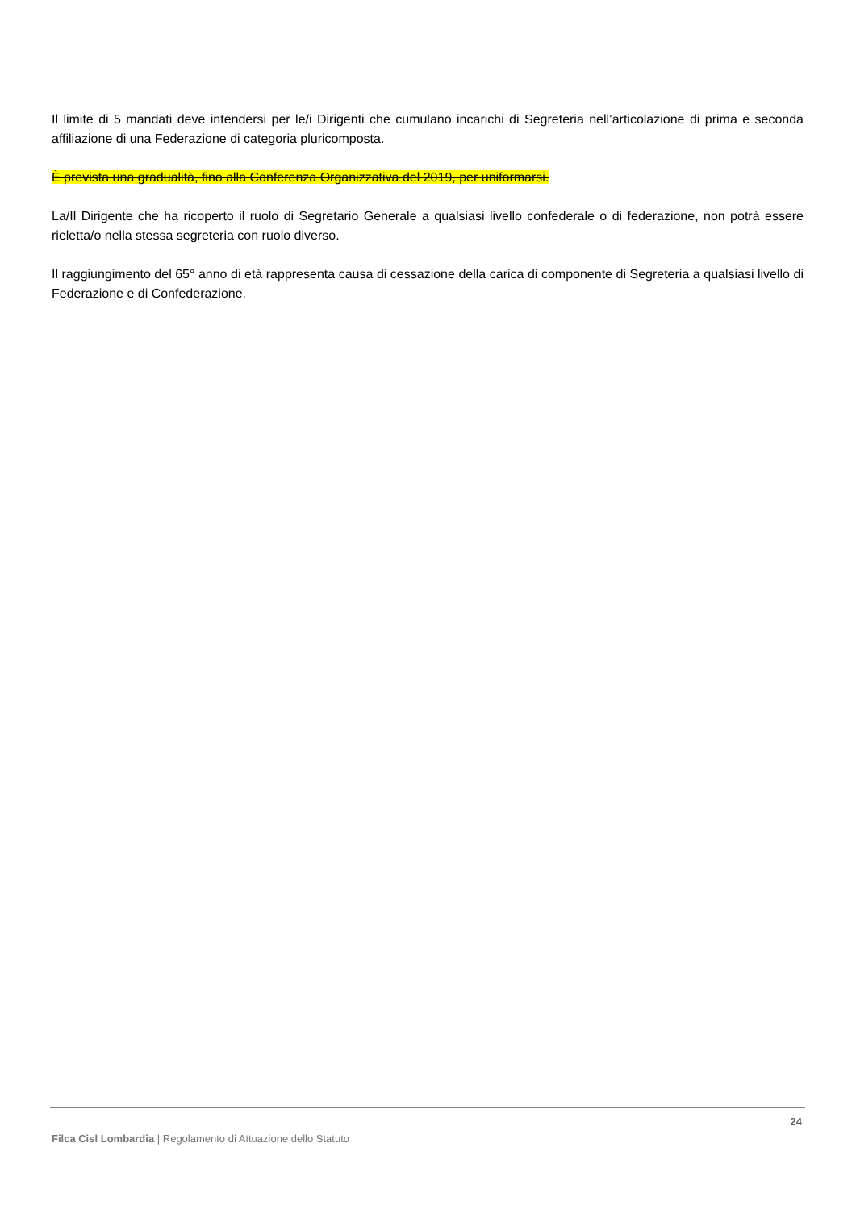Il limite di 5 mandati deve intendersi per le/i Dirigenti che cumulano incarichi di Segreteria nell’articolazione di prima e seconda affiliazione di una Federazione di categoria pluricomposta.
È prevista una gradualità, fino alla Conferenza Organizzativa del 2019, per uniformarsi.
La/Il Dirigente che ha ricoperto il ruolo di Segretario Generale a qualsiasi livello confederale o di federazione, non potrà essere rieletta/o nella stessa segreteria con ruolo diverso.
Il raggiungimento del 65° anno di età rappresenta causa di cessazione della carica di componente di Segreteria a qualsiasi livello di Federazione e di Confederazione.
24
Filca Cisl Lombardia | Regolamento di Attuazione dello Statuto